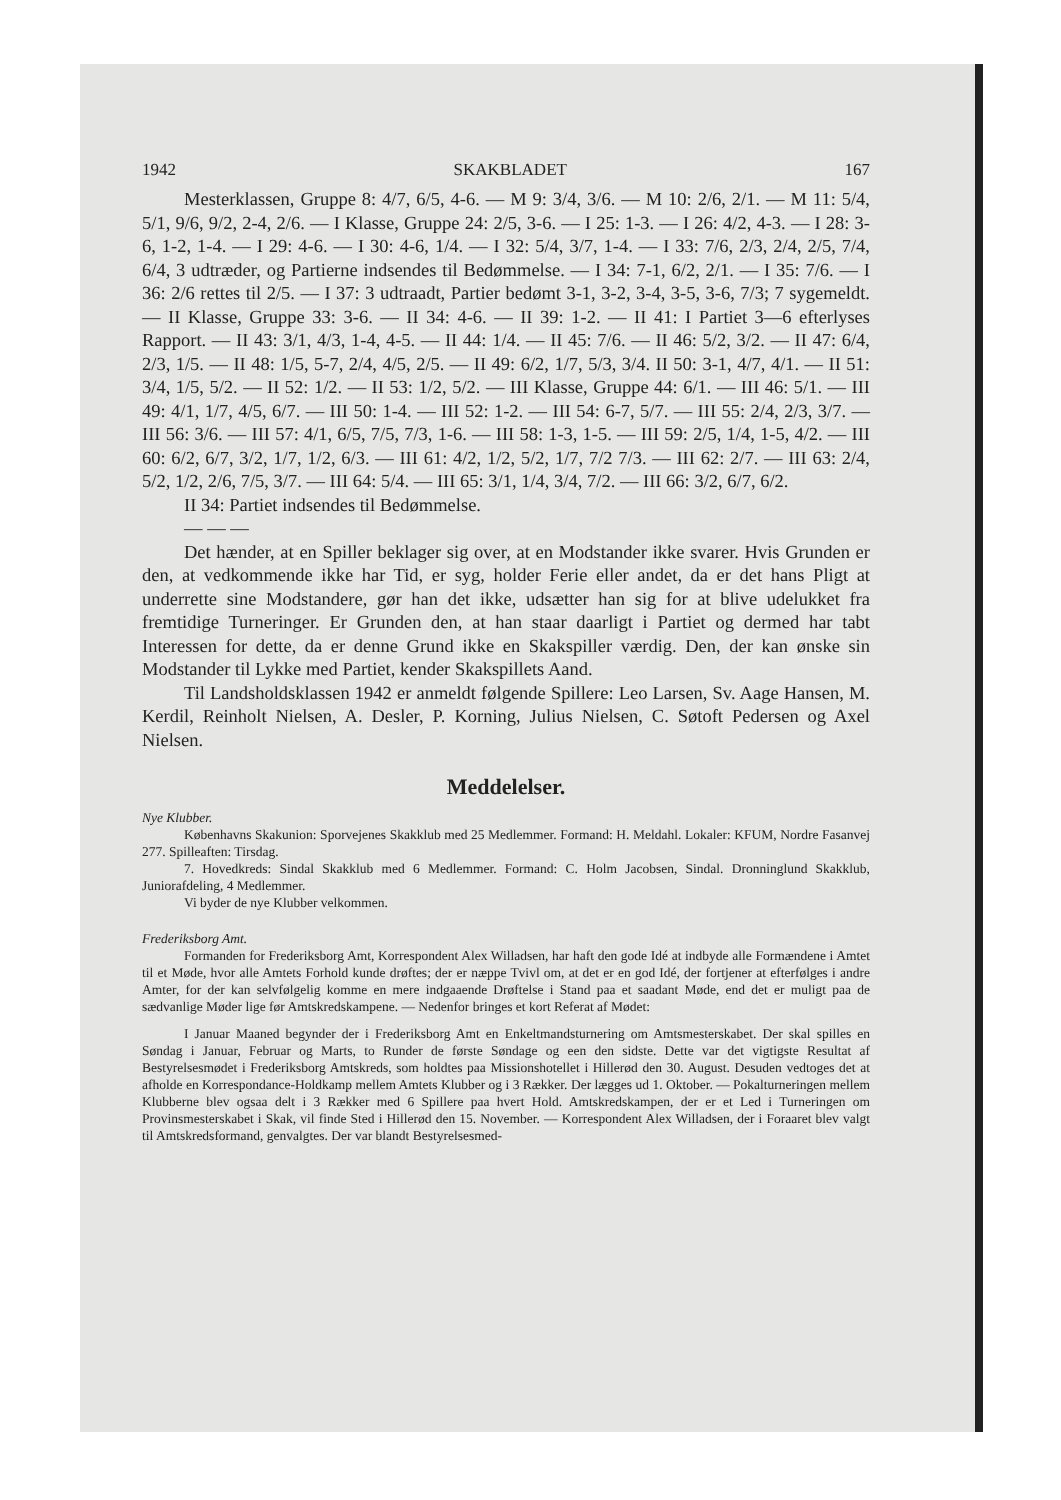1942 SKAKBLADET 167
Mesterklassen, Gruppe 8: 4/7, 6/5, 4-6. — M 9: 3/4, 3/6. — M 10: 2/6, 2/1. — M 11: 5/4, 5/1, 9/6, 9/2, 2-4, 2/6. — I Klasse, Gruppe 24: 2/5, 3-6. — I 25: 1-3. — I 26: 4/2, 4-3. — I 28: 3-6, 1-2, 1-4. — I 29: 4-6. — I 30: 4-6, 1/4. — I 32: 5/4, 3/7, 1-4. — I 33: 7/6, 2/3, 2/4, 2/5, 7/4, 6/4, 3 udtræder, og Partierne indsendes til Bedømmelse. — I 34: 7-1, 6/2, 2/1. — I 35: 7/6. — I 36: 2/6 rettes til 2/5. — I 37: 3 udtraadt, Partier bedømt 3-1, 3-2, 3-4, 3-5, 3-6, 7/3; 7 sygemeldt. — II Klasse, Gruppe 33: 3-6. — II 34: 4-6. — II 39: 1-2. — II 41: I Partiet 3—6 efterlyses Rapport. — II 43: 3/1, 4/3, 1-4, 4-5. — II 44: 1/4. — II 45: 7/6. — II 46: 5/2, 3/2. — II 47: 6/4, 2/3, 1/5. — II 48: 1/5, 5-7, 2/4, 4/5, 2/5. — II 49: 6/2, 1/7, 5/3, 3/4. II 50: 3-1, 4/7, 4/1. — II 51: 3/4, 1/5, 5/2. — II 52: 1/2. — II 53: 1/2, 5/2. — III Klasse, Gruppe 44: 6/1. — III 46: 5/1. — III 49: 4/1, 1/7, 4/5, 6/7. — III 50: 1-4. — III 52: 1-2. — III 54: 6-7, 5/7. — III 55: 2/4, 2/3, 3/7. — III 56: 3/6. — III 57: 4/1, 6/5, 7/5, 7/3, 1-6. — III 58: 1-3, 1-5. — III 59: 2/5, 1/4, 1-5, 4/2. — III 60: 6/2, 6/7, 3/2, 1/7, 1/2, 6/3. — III 61: 4/2, 1/2, 5/2, 1/7, 7/2 7/3. — III 62: 2/7. — III 63: 2/4, 5/2, 1/2, 2/6, 7/5, 3/7. — III 64: 5/4. — III 65: 3/1, 1/4, 3/4, 7/2. — III 66: 3/2, 6/7, 6/2.
II 34: Partiet indsendes til Bedømmelse.
— — —
Det hænder, at en Spiller beklager sig over, at en Modstander ikke svarer. Hvis Grunden er den, at vedkommende ikke har Tid, er syg, holder Ferie eller andet, da er det hans Pligt at underrette sine Modstandere, gør han det ikke, udsætter han sig for at blive udelukket fra fremtidige Turneringer. Er Grunden den, at han staar daarligt i Partiet og dermed har tabt Interessen for dette, da er denne Grund ikke en Skakspiller værdig. Den, der kan ønske sin Modstander til Lykke med Partiet, kender Skakspillets Aand.
Til Landsholdsklassen 1942 er anmeldt følgende Spillere: Leo Larsen, Sv. Aage Hansen, M. Kerdil, Reinholt Nielsen, A. Desler, P. Korning, Julius Nielsen, C. Søtoft Pedersen og Axel Nielsen.
Meddelelser.
Nye Klubber.
Københavns Skakunion: Sporvejenes Skakklub med 25 Medlemmer. Formand: H. Meldahl. Lokaler: KFUM, Nordre Fasanvej 277. Spilleaften: Tirsdag.
7. Hovedkreds: Sindal Skakklub med 6 Medlemmer. Formand: C. Holm Jacobsen, Sindal. Dronninglund Skakklub, Juniorafdeling, 4 Medlemmer.
Vi byder de nye Klubber velkommen.
Frederiksborg Amt.
Formanden for Frederiksborg Amt, Korrespondent Alex Willadsen, har haft den gode Idé at indbyde alle Formændene i Amtet til et Møde, hvor alle Amtets Forhold kunde drøftes; der er næppe Tvivl om, at det er en god Idé, der fortjener at efterfølges i andre Amter, for der kan selvfølgelig komme en mere indgaaende Drøftelse i Stand paa et saadant Møde, end det er muligt paa de sædvanlige Møder lige før Amtskredskampene. — Nedenfor bringes et kort Referat af Mødet:
I Januar Maaned begynder der i Frederiksborg Amt en Enkeltmandsturnering om Amtsmesterskabet. Der skal spilles en Søndag i Januar, Februar og Marts, to Runder de første Søndage og een den sidste. Dette var det vigtigste Resultat af Bestyrelsesmødet i Frederiksborg Amtskreds, som holdtes paa Missionshotellet i Hillerød den 30. August. Desuden vedtoges det at afholde en Korrespondance-Holdkamp mellem Amtets Klubber og i 3 Rækker. Der lægges ud 1. Oktober. — Pokalturneringen mellem Klubberne blev ogsaa delt i 3 Rækker med 6 Spillere paa hvert Hold. Amtskredskampen, der er et Led i Turneringen om Provinsmesterskabet i Skak, vil finde Sted i Hillerød den 15. November. — Korrespondent Alex Willadsen, der i Foraaret blev valgt til Amtskredsformand, genvalgtes. Der var blandt Bestyrelsesmed-